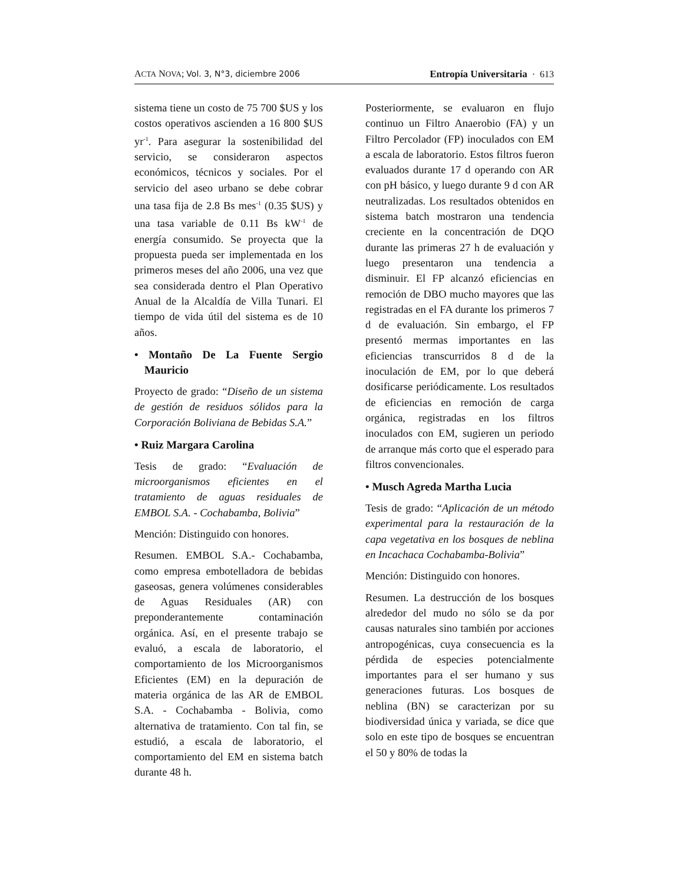ACTA NOVA; Vol. 3, N°3, diciembre 2006 Entropía Universitaria · 613
sistema tiene un costo de 75 700 $US y los costos operativos ascienden a 16 800 $US yr<sup>-1</sup>. Para asegurar la sostenibilidad del servicio, se consideraron aspectos económicos, técnicos y sociales. Por el servicio del aseo urbano se debe cobrar una tasa fija de 2.8 Bs mes<sup>-1</sup> (0.35 $US) y una tasa variable de 0.11 Bs kW<sup>-1</sup> de energía consumido. Se proyecta que la propuesta pueda ser implementada en los primeros meses del año 2006, una vez que sea considerada dentro el Plan Operativo Anual de la Alcaldía de Villa Tunari. El tiempo de vida útil del sistema es de 10 años.
• Montaño De La Fuente Sergio Mauricio
Proyecto de grado: “Diseño de un sistema de gestión de residuos sólidos para la Corporación Boliviana de Bebidas S.A.”
• Ruiz Margara Carolina
Tesis de grado: “Evaluación de microorganismos eficientes en el tratamiento de aguas residuales de EMBOL S.A. - Cochabamba, Bolivia”
Mención: Distinguido con honores.
Resumen. EMBOL S.A.- Cochabamba, como empresa embotelladora de bebidas gaseosas, genera volúmenes considerables de Aguas Residuales (AR) con preponderantemente contaminación orgánica. Así, en el presente trabajo se evaluó, a escala de laboratorio, el comportamiento de los Microorganismos Eficientes (EM) en la depuración de materia orgánica de las AR de EMBOL S.A. - Cochabamba - Bolivia, como alternativa de tratamiento. Con tal fin, se estudió, a escala de laboratorio, el comportamiento del EM en sistema batch durante 48 h.
Posteriormente, se evaluaron en flujo continuo un Filtro Anaerobio (FA) y un Filtro Percolador (FP) inoculados con EM a escala de laboratorio. Estos filtros fueron evaluados durante 17 d operando con AR con pH básico, y luego durante 9 d con AR neutralizadas. Los resultados obtenidos en sistema batch mostraron una tendencia creciente en la concentración de DQO durante las primeras 27 h de evaluación y luego presentaron una tendencia a disminuir. El FP alcanzó eficiencias en remoción de DBO mucho mayores que las registradas en el FA durante los primeros 7 d de evaluación. Sin embargo, el FP presentó mermas importantes en las eficiencias transcurridos 8 d de la inoculación de EM, por lo que deberá dosificarse periódicamente. Los resultados de eficiencias en remoción de carga orgánica, registradas en los filtros inoculados con EM, sugieren un periodo de arranque más corto que el esperado para filtros convencionales.
• Musch Agreda Martha Lucia
Tesis de grado: “Aplicación de un método experimental para la restauración de la capa vegetativa en los bosques de neblina en Incachaca Cochabamba-Bolivia”
Mención: Distinguido con honores.
Resumen. La destrucción de los bosques alrededor del mudo no sólo se da por causas naturales sino también por acciones antropogénicas, cuya consecuencia es la pérdida de especies potencialmente importantes para el ser humano y sus generaciones futuras. Los bosques de neblina (BN) se caracterizan por su biodiversidad única y variada, se dice que solo en este tipo de bosques se encuentran el 50 y 80% de todas la